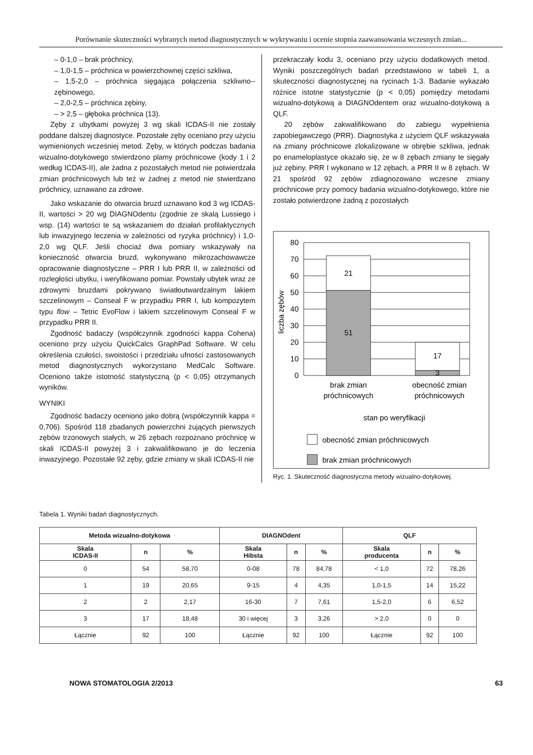Porównanie skuteczności wybranych metod diagnostycznych w wykrywaniu i ocenie stopnia zaawansowania wczesnych zmian...
– 0-1,0 – brak próchnicy,
– 1,0-1,5 – próchnica w powierzchownej części szkliwa,
– 1,5-2,0 – próchnica sięgająca połączenia szkliwno--zębinowego,
– 2,0-2,5 – próchnica zębiny,
– > 2,5 – głęboka próchnica (13).
Zęby z ubytkami powyżej 3 wg skali ICDAS-II nie zostały poddane dalszej diagnostyce. Pozostałe zęby oceniano przy użyciu wymienionych wcześniej metod. Zęby, w których podczas badania wizualno-dotykowego stwierdzono plamy próchnicowe (kody 1 i 2 według ICDAS-II), ale żadna z pozostałych metod nie potwierdzała zmian próchnicowych lub też w żadnej z metod nie stwierdzano próchnicy, uznawano za zdrowe.
Jako wskazanie do otwarcia bruzd uznawano kod 3 wg ICDAS-II, wartości > 20 wg DIAGNOdentu (zgodnie ze skalą Lussiego i wsp. (14) wartości te są wskazaniem do działań profilaktycznych lub inwazyjnego leczenia w zależności od ryzyka próchnicy) i 1,0-2,0 wg QLF. Jeśli chociaż dwa pomiary wskazywały na konieczność otwarcia bruzd, wykonywano mikrozachowawcze opracowanie diagnostyczne – PRR I lub PRR II, w zależności od rozległości ubytku, i weryfikowano pomiar. Powstały ubytek wraz ze zdrowymi bruzdami pokrywano światłoutwardzalnym lakiem szczelinowym – Conseal F w przypadku PRR I, lub kompozytem typu flow – Tetric EvoFlow i lakiem szczelinowym Conseal F w przypadku PRR II.
Zgodność badaczy (współczynnik zgodności kappa Cohena) oceniono przy użyciu QuickCalcs GraphPad Software. W celu określenia czułości, swoistości i przedziału ufności zastosowanych metod diagnostycznych wykorzystano MedCalc Software. Oceniono także istotność statystyczną (p < 0,05) otrzymanych wyników.
WYNIKI
Zgodność badaczy oceniono jako dobrą (współczynnik kappa = 0,706). Spośród 118 zbadanych powierzchni żujących pierwszych zębów trzonowych stałych, w 26 zębach rozpoznano próchnicę w skali ICDAS-II powyżej 3 i zakwalifikowano je do leczenia inwazyjnego. Pozostałe 92 zęby, gdzie zmiany w skali ICDAS-II nie
przekraczały kodu 3, oceniano przy użyciu dodatkowych metod. Wyniki poszczególnych badań przedstawiono w tabeli 1, a skuteczności diagnostycznej na rycinach 1-3. Badanie wykazało różnice istotne statystycznie (p < 0,05) pomiędzy metodami wizualno-dotykową a DIAGNOdentem oraz wizualno-dotykową a QLF.
20 zębów zakwalifikowano do zabiegu wypełnienia zapobiegawczego (PRR). Diagnostyka z użyciem QLF wskazywała na zmiany próchnicowe zlokalizowane w obrębie szkliwa, jednak po enameloplastyce okazało się, że w 8 zębach zmiany te sięgały już zębiny. PRR I wykonano w 12 zębach, a PRR II w 8 zębach. W 21 spośród 92 zębów zdiagnozowano wczesne zmiany próchnicowe przy pomocy badania wizualno-dotykowego, które nie zostało potwierdzone żadną z pozostałych
liczba zębów
21
51
17
3
80
70
60
50
40
30
20
10
0
brak zmian
próchnicowych
obecność zmian
próchnicowych
stan po weryfikacji
obecność zmian próchnicowych
brak zmian próchnicowych
Ryc. 1. Skuteczność diagnostyczna metody wizualno-dotykowej.
Tabela 1. Wyniki badań diagnostycznych.
| Metoda wizualno-dotykowa | | | DIAGNOdent | | | QLF | | |
| --- | --- | --- | --- | --- | --- | --- | --- | --- |
| Skala ICDAS-II | n | % | Skala Hibsta | n | % | Skala producenta | n | % |
| 0 | 54 | 58,70 | 0-08 | 78 | 84,78 | < 1,0 | 72 | 78,26 |
| 1 | 19 | 20,65 | 9-15 | 4 | 4,35 | 1,0-1,5 | 14 | 15,22 |
| 2 | 2 | 2,17 | 16-30 | 7 | 7,61 | 1,5-2,0 | 6 | 6,52 |
| 3 | 17 | 18,48 | 30 i więcej | 3 | 3,26 | > 2,0 | 0 | 0 |
| Łącznie | 92 | 100 | Łącznie | 92 | 100 | Łącznie | 92 | 100 |
NOWA STOMATOLOGIA 2/2013 63